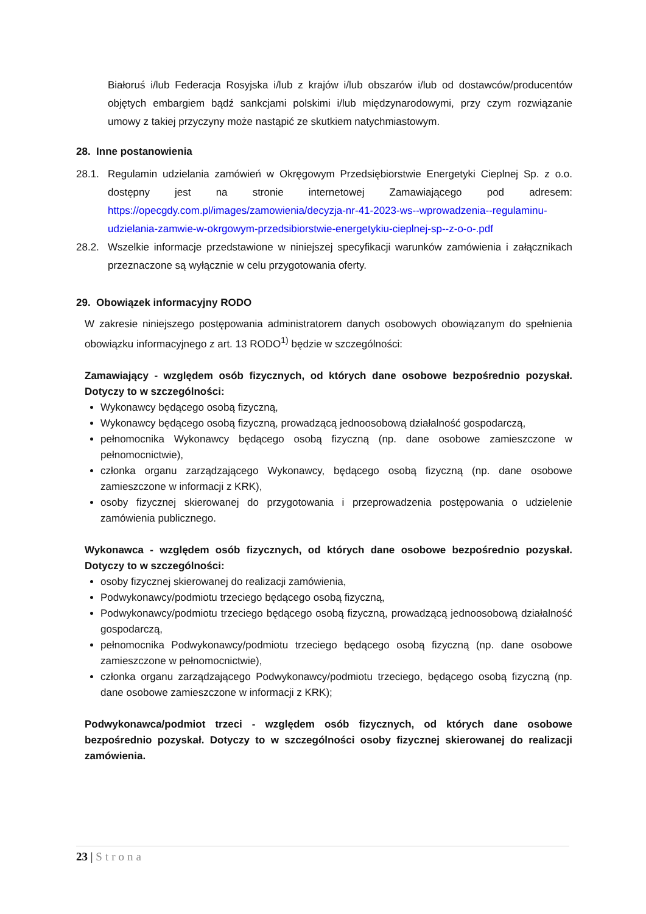Białoruś i/lub Federacja Rosyjska i/lub z krajów i/lub obszarów i/lub od dostawców/producentów objętych embargiem bądź sankcjami polskimi i/lub międzynarodowymi, przy czym rozwiązanie umowy z takiej przyczyny może nastąpić ze skutkiem natychmiastowym.
28. Inne postanowienia
28.1. Regulamin udzielania zamówień w Okręgowym Przedsiębiorstwie Energetyki Cieplnej Sp. z o.o. dostępny jest na stronie internetowej Zamawiającego pod adresem: https://opecgdy.com.pl/images/zamowienia/decyzja-nr-41-2023-ws--wprowadzenia--regulaminu-udzielania-zamwie-w-okrgowym-przedsibiorstwie-energetykiu-cieplnej-sp--z-o-o-.pdf
28.2. Wszelkie informacje przedstawione w niniejszej specyfikacji warunków zamówienia i załącznikach przeznaczone są wyłącznie w celu przygotowania oferty.
29. Obowiązek informacyjny RODO
W zakresie niniejszego postępowania administratorem danych osobowych obowiązanym do spełnienia obowiązku informacyjnego z art. 13 RODO<sup>1)</sup> będzie w szczególności:
Zamawiający - względem osób fizycznych, od których dane osobowe bezpośrednio pozyskał. Dotyczy to w szczególności:
Wykonawcy będącego osobą fizyczną,
Wykonawcy będącego osobą fizyczną, prowadzącą jednoosobową działalność gospodarczą,
pełnomocnika Wykonawcy będącego osobą fizyczną (np. dane osobowe zamieszczone w pełnomocnictwie),
członka organu zarządzającego Wykonawcy, będącego osobą fizyczną (np. dane osobowe zamieszczone w informacji z KRK),
osoby fizycznej skierowanej do przygotowania i przeprowadzenia postępowania o udzielenie zamówienia publicznego.
Wykonawca - względem osób fizycznych, od których dane osobowe bezpośrednio pozyskał. Dotyczy to w szczególności:
osoby fizycznej skierowanej do realizacji zamówienia,
Podwykonawcy/podmiotu trzeciego będącego osobą fizyczną,
Podwykonawcy/podmiotu trzeciego będącego osobą fizyczną, prowadzącą jednoosobową działalność gospodarczą,
pełnomocnika Podwykonawcy/podmiotu trzeciego będącego osobą fizyczną (np. dane osobowe zamieszczone w pełnomocnictwie),
członka organu zarządzającego Podwykonawcy/podmiotu trzeciego, będącego osobą fizyczną (np. dane osobowe zamieszczone w informacji z KRK);
Podwykonawca/podmiot trzeci - względem osób fizycznych, od których dane osobowe bezpośrednio pozyskał. Dotyczy to w szczególności osoby fizycznej skierowanej do realizacji zamówienia.
23 | Strona